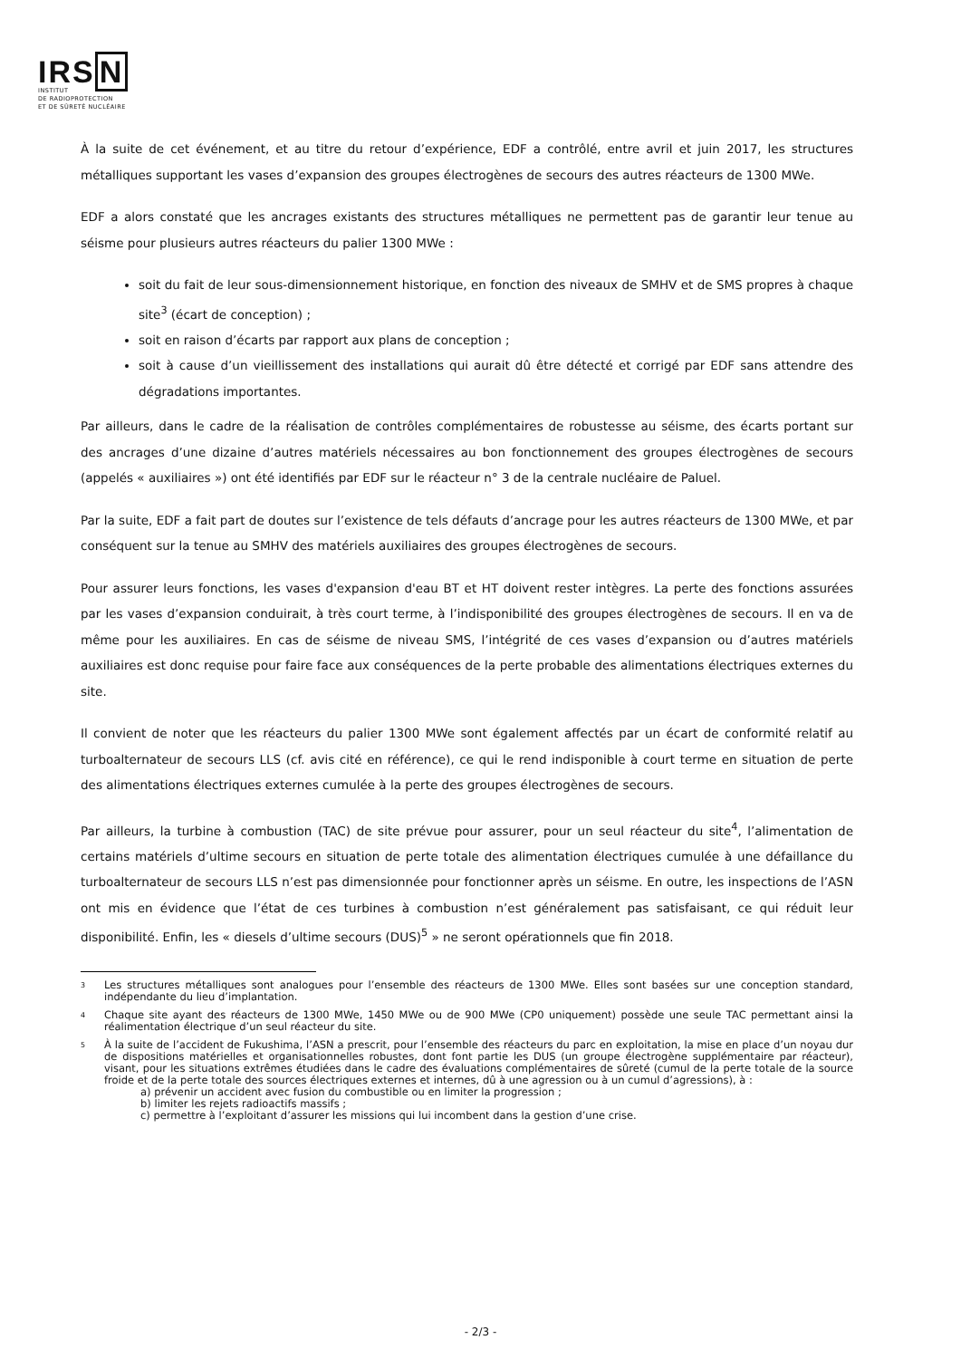IRSN
INSTITUT
DE RADIOPROTECTION
ET DE SÛRETÉ NUCLÉAIRE
À la suite de cet événement, et au titre du retour d’expérience, EDF a contrôlé, entre avril et juin 2017, les structures métalliques supportant les vases d’expansion des groupes électrogènes de secours des autres réacteurs de 1300 MWe.
EDF a alors constaté que les ancrages existants des structures métalliques ne permettent pas de garantir leur tenue au séisme pour plusieurs autres réacteurs du palier 1300 MWe :
soit du fait de leur sous-dimensionnement historique, en fonction des niveaux de SMHV et de SMS propres à chaque site<sup>3</sup> (écart de conception) ;
soit en raison d’écarts par rapport aux plans de conception ;
soit à cause d’un vieillissement des installations qui aurait dû être détecté et corrigé par EDF sans attendre des dégradations importantes.
Par ailleurs, dans le cadre de la réalisation de contrôles complémentaires de robustesse au séisme, des écarts portant sur des ancrages d’une dizaine d’autres matériels nécessaires au bon fonctionnement des groupes électrogènes de secours (appelés « auxiliaires ») ont été identifiés par EDF sur le réacteur n° 3 de la centrale nucléaire de Paluel.
Par la suite, EDF a fait part de doutes sur l’existence de tels défauts d’ancrage pour les autres réacteurs de 1300 MWe, et par conséquent sur la tenue au SMHV des matériels auxiliaires des groupes électrogènes de secours.
Pour assurer leurs fonctions, les vases d'expansion d'eau BT et HT doivent rester intègres. La perte des fonctions assurées par les vases d’expansion conduirait, à très court terme, à l’indisponibilité des groupes électrogènes de secours. Il en va de même pour les auxiliaires. En cas de séisme de niveau SMS, l’intégrité de ces vases d’expansion ou d’autres matériels auxiliaires est donc requise pour faire face aux conséquences de la perte probable des alimentations électriques externes du site.
Il convient de noter que les réacteurs du palier 1300 MWe sont également affectés par un écart de conformité relatif au turboalternateur de secours LLS (cf. avis cité en référence), ce qui le rend indisponible à court terme en situation de perte des alimentations électriques externes cumulée à la perte des groupes électrogènes de secours.
Par ailleurs, la turbine à combustion (TAC) de site prévue pour assurer, pour un seul réacteur du site<sup>4</sup>, l’alimentation de certains matériels d’ultime secours en situation de perte totale des alimentation électriques cumulée à une défaillance du turboalternateur de secours LLS n’est pas dimensionnée pour fonctionner après un séisme. En outre, les inspections de l’ASN ont mis en évidence que l’état de ces turbines à combustion n’est généralement pas satisfaisant, ce qui réduit leur disponibilité. Enfin, les « diesels d’ultime secours (DUS)<sup>5</sup> » ne seront opérationnels que fin 2018.
3
Les structures métalliques sont analogues pour l’ensemble des réacteurs de 1300 MWe. Elles sont basées sur une conception standard, indépendante du lieu d’implantation.
4
Chaque site ayant des réacteurs de 1300 MWe, 1450 MWe ou de 900 MWe (CP0 uniquement) possède une seule TAC permettant ainsi la réalimentation électrique d’un seul réacteur du site.
5
À la suite de l’accident de Fukushima, l’ASN a prescrit, pour l’ensemble des réacteurs du parc en exploitation, la mise en place d’un noyau dur de dispositions matérielles et organisationnelles robustes, dont font partie les DUS (un groupe électrogène supplémentaire par réacteur), visant, pour les situations extrêmes étudiées dans le cadre des évaluations complémentaires de sûreté (cumul de la perte totale de la source froide et de la perte totale des sources électriques externes et internes, dû à une agression ou à un cumul d’agressions), à :
a) prévenir un accident avec fusion du combustible ou en limiter la progression ;
b) limiter les rejets radioactifs massifs ;
c) permettre à l’exploitant d’assurer les missions qui lui incombent dans la gestion d’une crise.
- 2/3 -